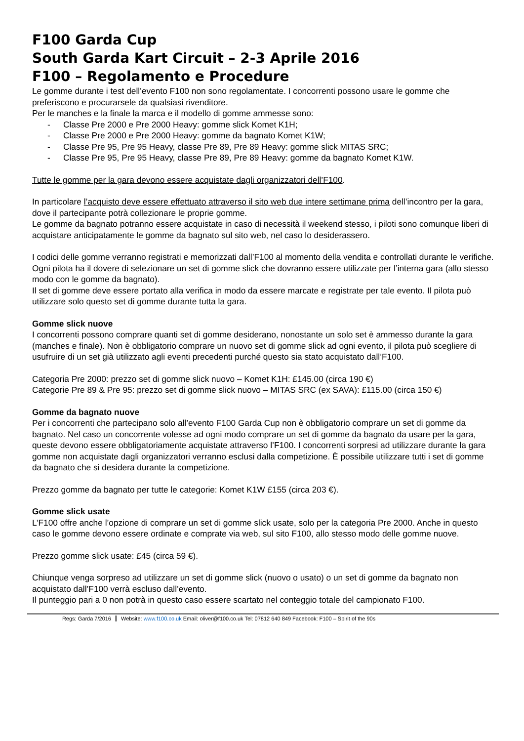F100 Garda Cup
South Garda Kart Circuit – 2-3 Aprile 2016
F100 – Regolamento e Procedure
Le gomme durante i test dell’evento F100 non sono regolamentate. I concorrenti possono usare le gomme che preferiscono e procurarsele da qualsiasi rivenditore.
Per le manches e la finale la marca e il modello di gomme ammesse sono:
- Classe Pre 2000 e Pre 2000 Heavy: gomme slick Komet K1H;
- Classe Pre 2000 e Pre 2000 Heavy: gomme da bagnato Komet K1W;
- Classe Pre 95, Pre 95 Heavy, classe Pre 89, Pre 89 Heavy: gomme slick MITAS SRC;
- Classe Pre 95, Pre 95 Heavy, classe Pre 89, Pre 89 Heavy: gomme da bagnato Komet K1W.
Tutte le gomme per la gara devono essere acquistate dagli organizzatori dell’F100.
In particolare l’acquisto deve essere effettuato attraverso il sito web due intere settimane prima dell’incontro per la gara, dove il partecipante potrà collezionare le proprie gomme.
Le gomme da bagnato potranno essere acquistate in caso di necessità il weekend stesso, i piloti sono comunque liberi di acquistare anticipatamente le gomme da bagnato sul sito web, nel caso lo desiderassero.
I codici delle gomme verranno registrati e memorizzati dall’F100 al momento della vendita e controllati durante le verifiche.
Ogni pilota ha il dovere di selezionare un set di gomme slick che dovranno essere utilizzate per l’interna gara (allo stesso modo con le gomme da bagnato).
Il set di gomme deve essere portato alla verifica in modo da essere marcate e registrate per tale evento. Il pilota può utilizzare solo questo set di gomme durante tutta la gara.
Gomme slick nuove
I concorrenti possono comprare quanti set di gomme desiderano, nonostante un solo set è ammesso durante la gara (manches e finale). Non è obbligatorio comprare un nuovo set di gomme slick ad ogni evento, il pilota può scegliere di usufruire di un set già utilizzato agli eventi precedenti purché questo sia stato acquistato dall’F100.
Categoria Pre 2000: prezzo set di gomme slick nuovo – Komet K1H: £145.00 (circa 190 €)
Categorie Pre 89 & Pre 95: prezzo set di gomme slick nuovo – MITAS SRC (ex SAVA): £115.00 (circa 150 €)
Gomme da bagnato nuove
Per i concorrenti che partecipano solo all’evento F100 Garda Cup non è obbligatorio comprare un set di gomme da bagnato. Nel caso un concorrente volesse ad ogni modo comprare un set di gomme da bagnato da usare per la gara, queste devono essere obbligatoriamente acquistate attraverso l’F100. I concorrenti sorpresi ad utilizzare durante la gara gomme non acquistate dagli organizzatori verranno esclusi dalla competizione. È possibile utilizzare tutti i set di gomme da bagnato che si desidera durante la competizione.
Prezzo gomme da bagnato per tutte le categorie: Komet K1W £155 (circa 203 €).
Gomme slick usate
L’F100 offre anche l’opzione di comprare un set di gomme slick usate, solo per la categoria Pre 2000. Anche in questo caso le gomme devono essere ordinate e comprate via web, sul sito F100, allo stesso modo delle gomme nuove.
Prezzo gomme slick usate: £45 (circa 59 €).
Chiunque venga sorpreso ad utilizzare un set di gomme slick (nuovo o usato) o un set di gomme da bagnato non acquistato dall’F100 verrà escluso dall’evento.
Il punteggio pari a 0 non potrà in questo caso essere scartato nel conteggio totale del campionato F100.
Regs: Garda 7/2016 Website: www.f100.co.uk Email: oliver@f100.co.uk Tel: 07812 640 849 Facebook: F100 – Spirit of the 90s